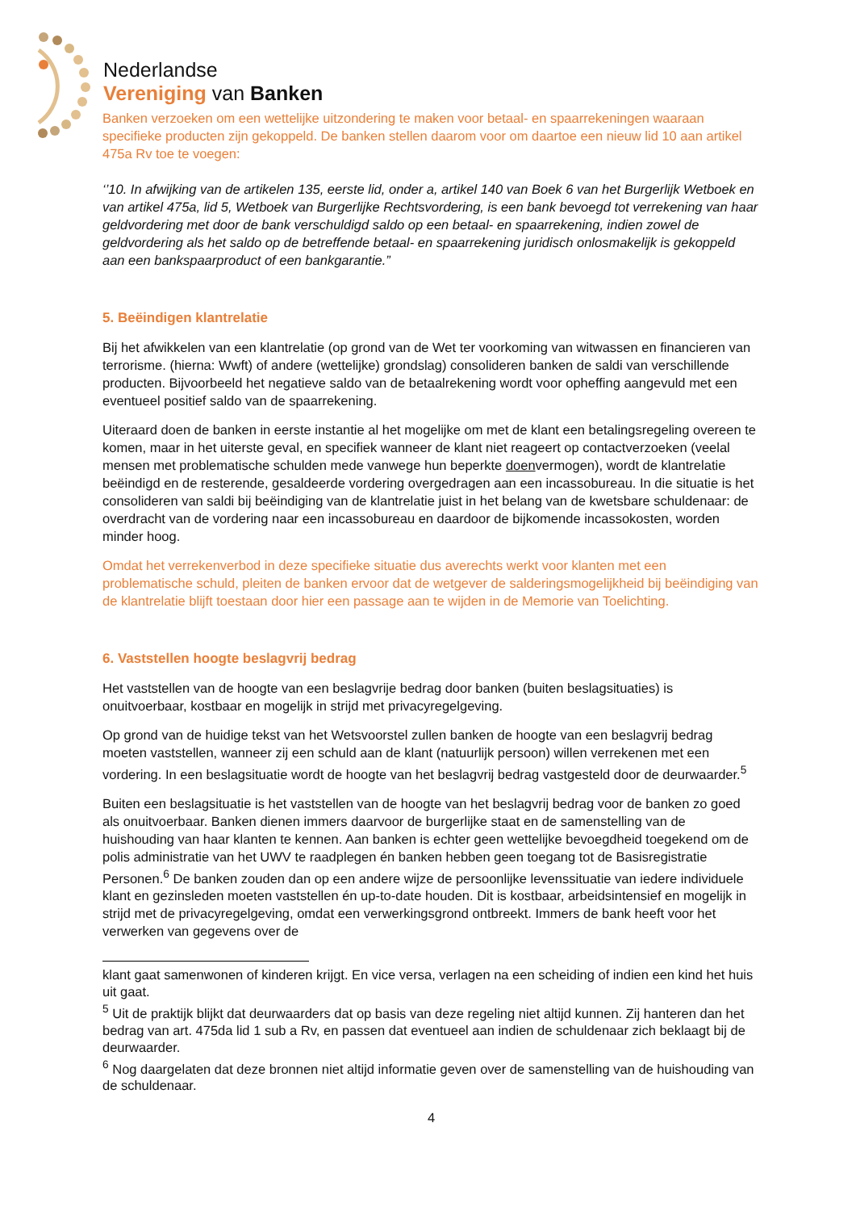Nederlandse
Vereniging van Banken
Banken verzoeken om een wettelijke uitzondering te maken voor betaal- en spaarrekeningen waaraan specifieke producten zijn gekoppeld. De banken stellen daarom voor om daartoe een nieuw lid 10 aan artikel 475a Rv toe te voegen:
‘’10. In afwijking van de artikelen 135, eerste lid, onder a, artikel 140 van Boek 6 van het Burgerlijk Wetboek en van artikel 475a, lid 5, Wetboek van Burgerlijke Rechtsvordering, is een bank bevoegd tot verrekening van haar geldvordering met door de bank verschuldigd saldo op een betaal- en spaarrekening, indien zowel de geldvordering als het saldo op de betreffende betaal- en spaarrekening juridisch onlosmakelijk is gekoppeld aan een bankspaarproduct of een bankgarantie.”
5. Beëindigen klantrelatie
Bij het afwikkelen van een klantrelatie (op grond van de Wet ter voorkoming van witwassen en financieren van terrorisme. (hierna: Wwft) of andere (wettelijke) grondslag) consolideren banken de saldi van verschillende producten. Bijvoorbeeld het negatieve saldo van de betaalrekening wordt voor opheffing aangevuld met een eventueel positief saldo van de spaarrekening.
Uiteraard doen de banken in eerste instantie al het mogelijke om met de klant een betalingsregeling overeen te komen, maar in het uiterste geval, en specifiek wanneer de klant niet reageert op contactverzoeken (veelal mensen met problematische schulden mede vanwege hun beperkte doenvermogen), wordt de klantrelatie beëindigd en de resterende, gesaldeerde vordering overgedragen aan een incassobureau. In die situatie is het consolideren van saldi bij beëindiging van de klantrelatie juist in het belang van de kwetsbare schuldenaar: de overdracht van de vordering naar een incassobureau en daardoor de bijkomende incassokosten, worden minder hoog.
Omdat het verrekenverbod in deze specifieke situatie dus averechts werkt voor klanten met een problematische schuld, pleiten de banken ervoor dat de wetgever de salderingsmogelijkheid bij beëindiging van de klantrelatie blijft toestaan door hier een passage aan te wijden in de Memorie van Toelichting.
6. Vaststellen hoogte beslagvrij bedrag
Het vaststellen van de hoogte van een beslagvrije bedrag door banken (buiten beslagsituaties) is onuitvoerbaar, kostbaar en mogelijk in strijd met privacyregelgeving.
Op grond van de huidige tekst van het Wetsvoorstel zullen banken de hoogte van een beslagvrij bedrag moeten vaststellen, wanneer zij een schuld aan de klant (natuurlijk persoon) willen verrekenen met een vordering. In een beslagsituatie wordt de hoogte van het beslagvrij bedrag vastgesteld door de deurwaarder.<sup>5</sup>
Buiten een beslagsituatie is het vaststellen van de hoogte van het beslagvrij bedrag voor de banken zo goed als onuitvoerbaar. Banken dienen immers daarvoor de burgerlijke staat en de samenstelling van de huishouding van haar klanten te kennen. Aan banken is echter geen wettelijke bevoegdheid toegekend om de polis administratie van het UWV te raadplegen én banken hebben geen toegang tot de Basisregistratie Personen.<sup>6</sup> De banken zouden dan op een andere wijze de persoonlijke levenssituatie van iedere individuele klant en gezinsleden moeten vaststellen én up-to-date houden. Dit is kostbaar, arbeidsintensief en mogelijk in strijd met de privacyregelgeving, omdat een verwerkingsgrond ontbreekt. Immers de bank heeft voor het verwerken van gegevens over de
klant gaat samenwonen of kinderen krijgt. En vice versa, verlagen na een scheiding of indien een kind het huis uit gaat.
<sup>5</sup> Uit de praktijk blijkt dat deurwaarders dat op basis van deze regeling niet altijd kunnen. Zij hanteren dan het bedrag van art. 475da lid 1 sub a Rv, en passen dat eventueel aan indien de schuldenaar zich beklaagt bij de deurwaarder.
<sup>6</sup> Nog daargelaten dat deze bronnen niet altijd informatie geven over de samenstelling van de huishouding van de schuldenaar.
4